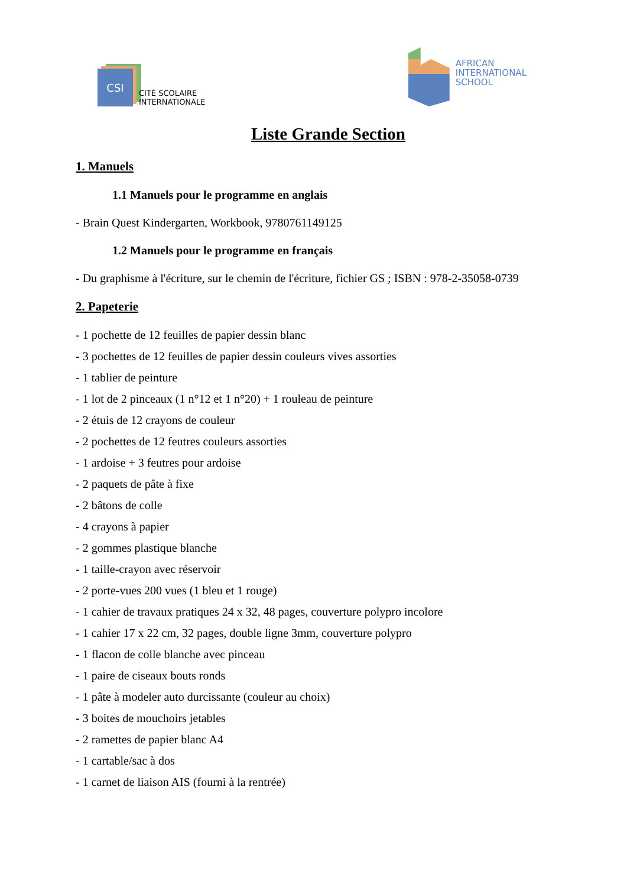CSI
CITÉ SCOLAIRE
INTERNATIONALE
AFRICAN
INTERNATIONAL
SCHOOL
Liste Grande Section
1. Manuels
1.1 Manuels pour le programme en anglais
- Brain Quest Kindergarten, Workbook, 9780761149125
1.2 Manuels pour le programme en français
- Du graphisme à l'écriture, sur le chemin de l'écriture, fichier GS ; ISBN : 978-2-35058-0739
2. Papeterie
- 1 pochette de 12 feuilles de papier dessin blanc
- 3 pochettes de 12 feuilles de papier dessin couleurs vives assorties
- 1 tablier de peinture
- 1 lot de 2 pinceaux (1 n°12 et 1 n°20) + 1 rouleau de peinture
- 2 étuis de 12 crayons de couleur
- 2 pochettes de 12 feutres couleurs assorties
- 1 ardoise + 3 feutres pour ardoise
- 2 paquets de pâte à fixe
- 2 bâtons de colle
- 4 crayons à papier
- 2 gommes plastique blanche
- 1 taille-crayon avec réservoir
- 2 porte-vues 200 vues (1 bleu et 1 rouge)
- 1 cahier de travaux pratiques 24 x 32, 48 pages, couverture polypro incolore
- 1 cahier 17 x 22 cm, 32 pages, double ligne 3mm, couverture polypro
- 1 flacon de colle blanche avec pinceau
- 1 paire de ciseaux bouts ronds
- 1 pâte à modeler auto durcissante (couleur au choix)
- 3 boites de mouchoirs jetables
- 2 ramettes de papier blanc A4
- 1 cartable/sac à dos
- 1 carnet de liaison AIS (fourni à la rentrée)